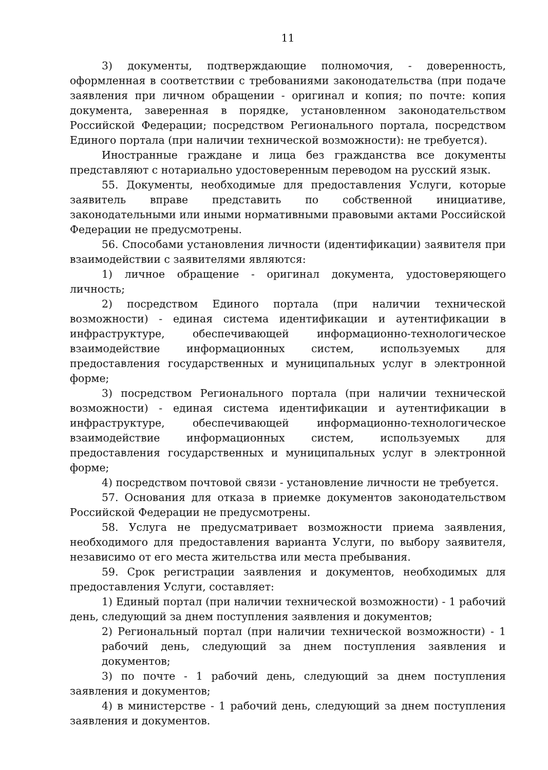11
3) документы, подтверждающие полномочия, - доверенность, оформленная в соответствии с требованиями законодательства (при подаче заявления при личном обращении - оригинал и копия; по почте: копия документа, заверенная в порядке, установленном законодательством Российской Федерации; посредством Регионального портала, посредством Единого портала (при наличии технической возможности): не требуется).
Иностранные граждане и лица без гражданства все документы представляют с нотариально удостоверенным переводом на русский язык.
55. Документы, необходимые для предоставления Услуги, которые заявитель вправе представить по собственной инициативе, законодательными или иными нормативными правовыми актами Российской Федерации не предусмотрены.
56. Способами установления личности (идентификации) заявителя при взаимодействии с заявителями являются:
1) личное обращение - оригинал документа, удостоверяющего личность;
2) посредством Единого портала (при наличии технической возможности) - единая система идентификации и аутентификации в инфраструктуре, обеспечивающей информационно-технологическое взаимодействие информационных систем, используемых для предоставления государственных и муниципальных услуг в электронной форме;
3) посредством Регионального портала (при наличии технической возможности) - единая система идентификации и аутентификации в инфраструктуре, обеспечивающей информационно-технологическое взаимодействие информационных систем, используемых для предоставления государственных и муниципальных услуг в электронной форме;
4) посредством почтовой связи - установление личности не требуется.
57. Основания для отказа в приемке документов законодательством Российской Федерации не предусмотрены.
58. Услуга не предусматривает возможности приема заявления, необходимого для предоставления варианта Услуги, по выбору заявителя, независимо от его места жительства или места пребывания.
59. Срок регистрации заявления и документов, необходимых для предоставления Услуги, составляет:
1) Единый портал (при наличии технической возможности) - 1 рабочий день, следующий за днем поступления заявления и документов;
2) Региональный портал (при наличии технической возможности) - 1 рабочий день, следующий за днем поступления заявления и документов;
3) по почте - 1 рабочий день, следующий за днем поступления заявления и документов;
4) в министерстве - 1 рабочий день, следующий за днем поступления заявления и документов.